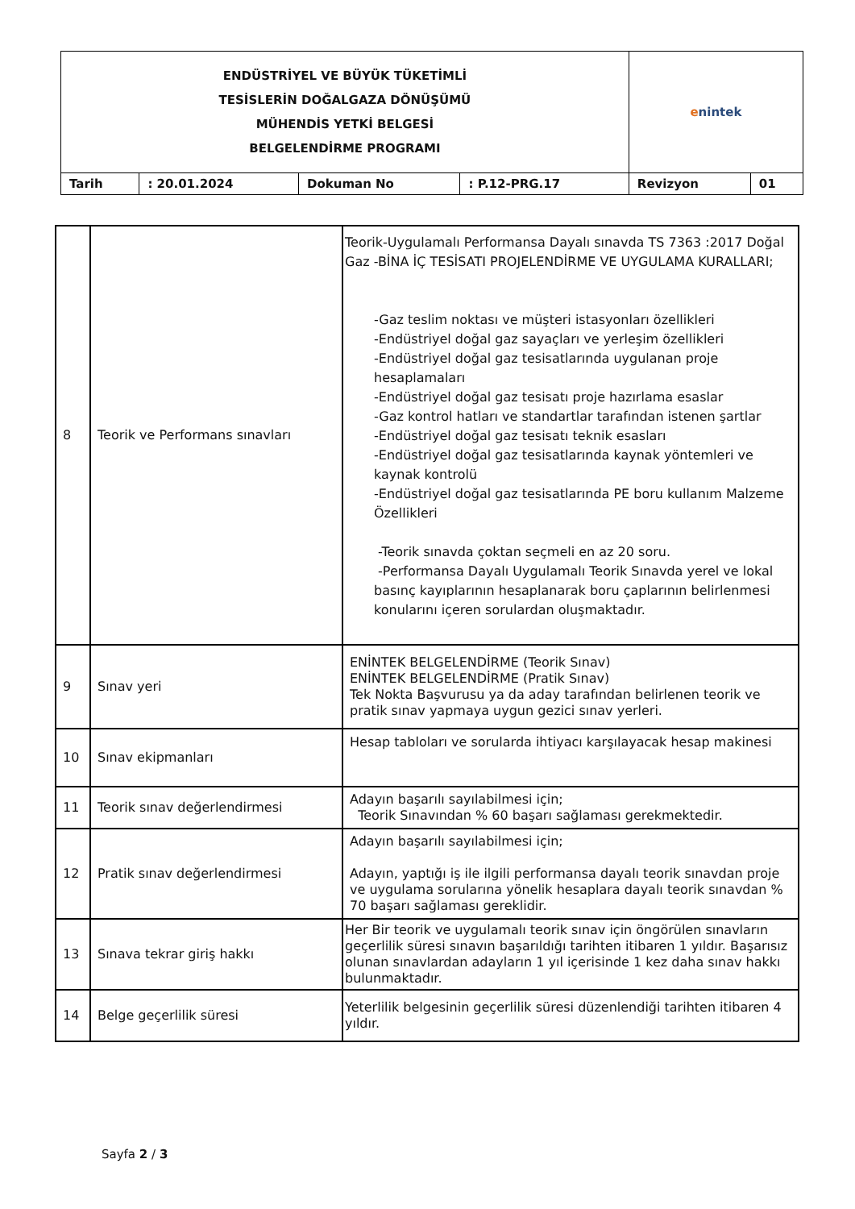| ENDÜSTRİYEL VE BÜYÜK TÜKETİMLİ TESİSLERİN DOĞALGAZA DÖNÜŞÜMÜ MÜHENDİS YETKİ BELGESİ BELGELENDİRME PROGRAMI | | | | e nintek | |
| Tarih | : 20.01.2024 | Dokuman No | : P.12-PRG.17 | Revizyon | 01 |
| 8 | Teorik ve Performans sınavları | Teorik-Uygulamalı Performansa Dayalı sınavda TS 7363 :2017 Doğal Gaz -BİNA İÇ TESİSATI PROJELENDİRME VE UYGULAMA KURALLARI; -Gaz teslim noktası ve müşteri istasyonları özellikleri -Endüstriyel doğal gaz sayaçları ve yerleşim özellikleri -Endüstriyel doğal gaz tesisatlarında uygulanan proje hesaplamaları -Endüstriyel doğal gaz tesisatı proje hazırlama esaslar -Gaz kontrol hatları ve standartlar tarafından istenen şartlar -Endüstriyel doğal gaz tesisatı teknik esasları -Endüstriyel doğal gaz tesisatlarında kaynak yöntemleri ve kaynak kontrolü -Endüstriyel doğal gaz tesisatlarında PE boru kullanım Malzeme Özellikleri -Teorik sınavda çoktan seçmeli en az 20 soru. -Performansa Dayalı Uygulamalı Teorik Sınavda yerel ve lokal basınç kayıplarının hesaplanarak boru çaplarının belirlenmesi konularını içeren sorulardan oluşmaktadır. |
| 9 | Sınav yeri | ENİNTEK BELGELENDİRME (Teorik Sınav) ENİNTEK BELGELENDİRME (Pratik Sınav) Tek Nokta Başvurusu ya da aday tarafından belirlenen teorik ve pratik sınav yapmaya uygun gezici sınav yerleri. |
| 10 | Sınav ekipmanları | Hesap tabloları ve sorularda ihtiyacı karşılayacak hesap makinesi |
| 11 | Teorik sınav değerlendirmesi | Adayın başarılı sayılabilmesi için; Teorik Sınavından % 60 başarı sağlaması gerekmektedir. |
| 12 | Pratik sınav değerlendirmesi | Adayın başarılı sayılabilmesi için; Adayın, yaptığı iş ile ilgili performansa dayalı teorik sınavdan proje ve uygulama sorularına yönelik hesaplara dayalı teorik sınavdan % 70 başarı sağlaması gereklidir. |
| 13 | Sınava tekrar giriş hakkı | Her Bir teorik ve uygulamalı teorik sınav için öngörülen sınavların geçerlilik süresi sınavın başarıldığı tarihten itibaren 1 yıldır. Başarısız olunan sınavlardan adayların 1 yıl içerisinde 1 kez daha sınav hakkı bulunmaktadır. |
| 14 | Belge geçerlilik süresi | Yeterlilik belgesinin geçerlilik süresi düzenlendiği tarihten itibaren 4 yıldır. |
Sayfa 2 / 3